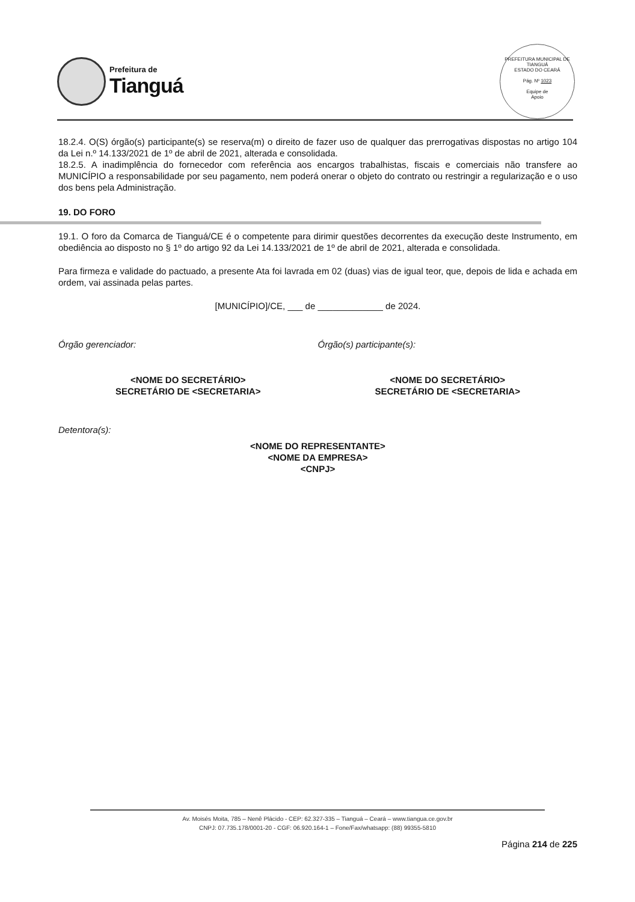Prefeitura de
Tianguá
PREFEITURA MUNICIPAL DE TIANGUÁ
ESTADO DO CEARÁ
Pág. Nº 1023
Equipe de
Apoio
18.2.4. O(S) órgão(s) participante(s) se reserva(m) o direito de fazer uso de qualquer das prerrogativas dispostas no artigo 104 da Lei n.º 14.133/2021 de 1º de abril de 2021, alterada e consolidada.
18.2.5. A inadimplência do fornecedor com referência aos encargos trabalhistas, fiscais e comerciais não transfere ao MUNICÍPIO a responsabilidade por seu pagamento, nem poderá onerar o objeto do contrato ou restringir a regularização e o uso dos bens pela Administração.
19. DO FORO
19.1. O foro da Comarca de Tianguá/CE é o competente para dirimir questões decorrentes da execução deste Instrumento, em obediência ao disposto no § 1º do artigo 92 da Lei 14.133/2021 de 1º de abril de 2021, alterada e consolidada.
Para firmeza e validade do pactuado, a presente Ata foi lavrada em 02 (duas) vias de igual teor, que, depois de lida e achada em ordem, vai assinada pelas partes.
[MUNICÍPIO]/CE, ___ de _____________ de 2024.
Órgão gerenciador:
<NOME DO SECRETÁRIO>
SECRETÁRIO DE <SECRETARIA>
Órgão(s) participante(s):
<NOME DO SECRETÁRIO>
SECRETÁRIO DE <SECRETARIA>
Detentora(s):
<NOME DO REPRESENTANTE>
<NOME DA EMPRESA>
<CNPJ>
Av. Moisés Moita, 785 – Nenê Plácido - CEP: 62.327-335 – Tianguá – Ceará – www.tiangua.ce.gov.br
CNPJ: 07.735.178/0001-20 - CGF: 06.920.164-1 – Fone/Fax/whatsapp: (88) 99355-5810
Página 214 de 225